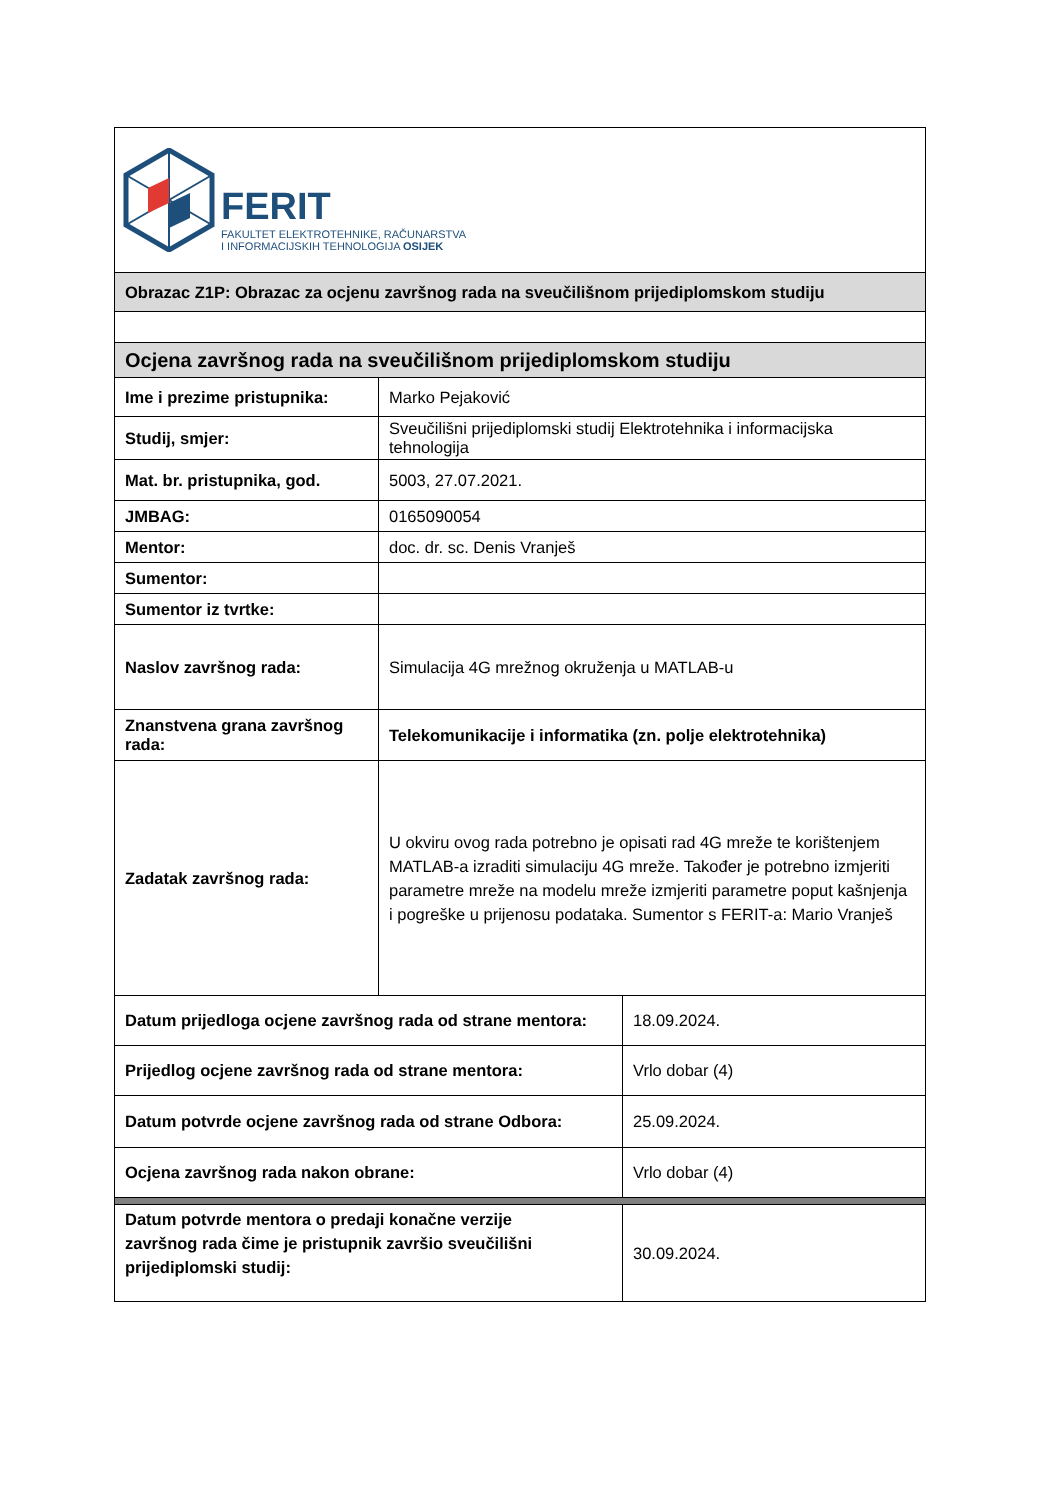| FERIT FAKULTET ELEKTROTEHNIKE, RAČUNARSTVA I INFORMACIJSKIH TEHNOLOGIJA OSIJEK | | |
| Obrazac Z1P: Obrazac za ocjenu završnog rada na sveučilišnom prijediplomskom studiju | | |
| Ocjena završnog rada na sveučilišnom prijediplomskom studiju | | |
| Ime i prezime pristupnika: | Marko Pejaković | |
| Studij, smjer: | Sveučilišni prijediplomski studij Elektrotehnika i informacijska tehnologija | |
| Mat. br. pristupnika, god. | 5003, 27.07.2021. | |
| JMBAG: | 0165090054 | |
| Mentor: | doc. dr. sc. Denis Vranješ | |
| Sumentor: | | |
| Sumentor iz tvrtke: | | |
| Naslov završnog rada: | Simulacija 4G mrežnog okruženja u MATLAB-u | |
| Znanstvena grana završnog rada: | Telekomunikacije i informatika (zn. polje elektrotehnika) | |
| Zadatak završnog rada: | U okviru ovog rada potrebno je opisati rad 4G mreže te korištenjem MATLAB-a izraditi simulaciju 4G mreže. Također je potrebno izmjeriti parametre mreže na modelu mreže izmjeriti parametre poput kašnjenja i pogreške u prijenosu podataka. Sumentor s FERIT-a: Mario Vranješ | |
| Datum prijedloga ocjene završnog rada od strane mentora: | | 18.09.2024. |
| Prijedlog ocjene završnog rada od strane mentora: | | Vrlo dobar (4) |
| Datum potvrde ocjene završnog rada od strane Odbora: | | 25.09.2024. |
| Ocjena završnog rada nakon obrane: | | Vrlo dobar (4) |
| Datum potvrde mentora o predaji konačne verzije završnog rada čime je pristupnik završio sveučilišni prijediplomski studij: | | 30.09.2024. |